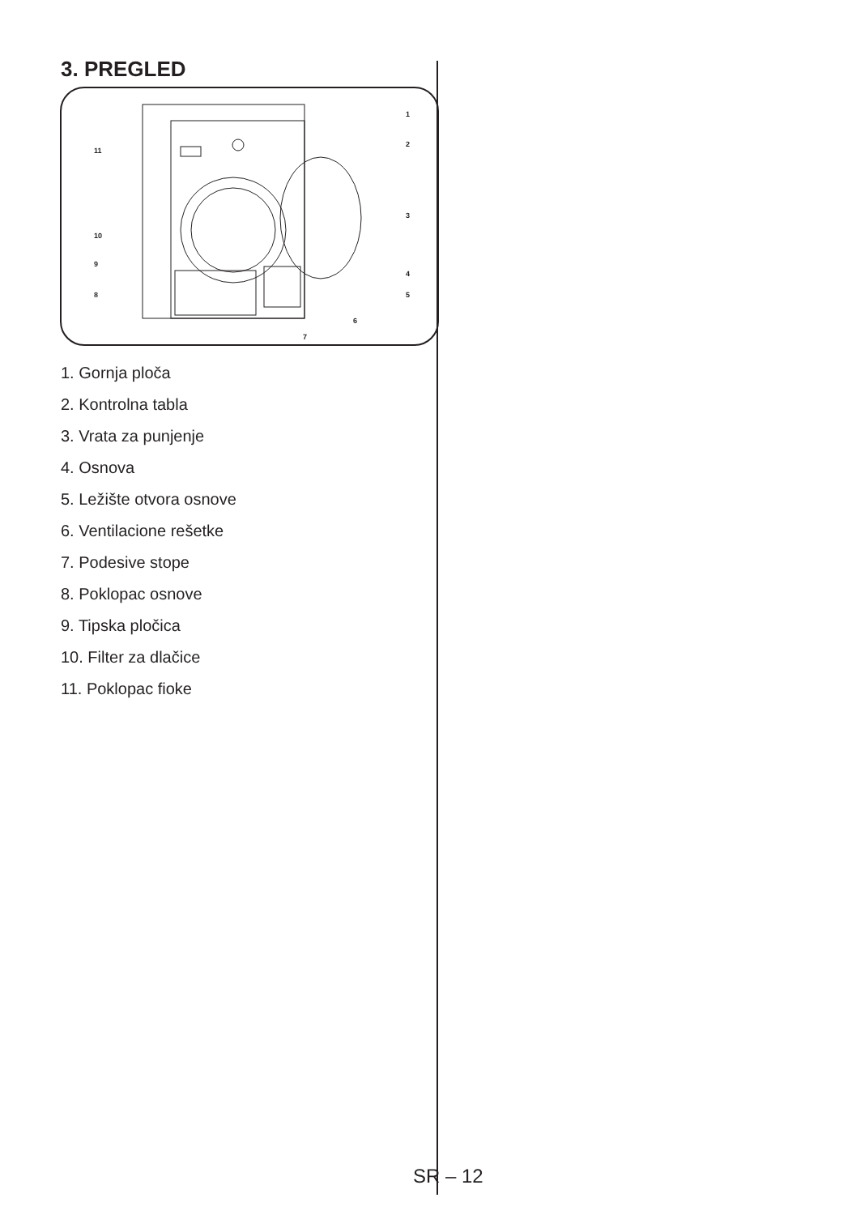3. PREGLED
1
2
3
4
5
6
7
8
9
10
11
1. Gornja ploča
2. Kontrolna tabla
3. Vrata za punjenje
4. Osnova
5. Ležište otvora osnove
6. Ventilacione rešetke
7. Podesive stope
8. Poklopac osnove
9. Tipska pločica
10. Filter za dlačice
11. Poklopac fioke
SR – 12